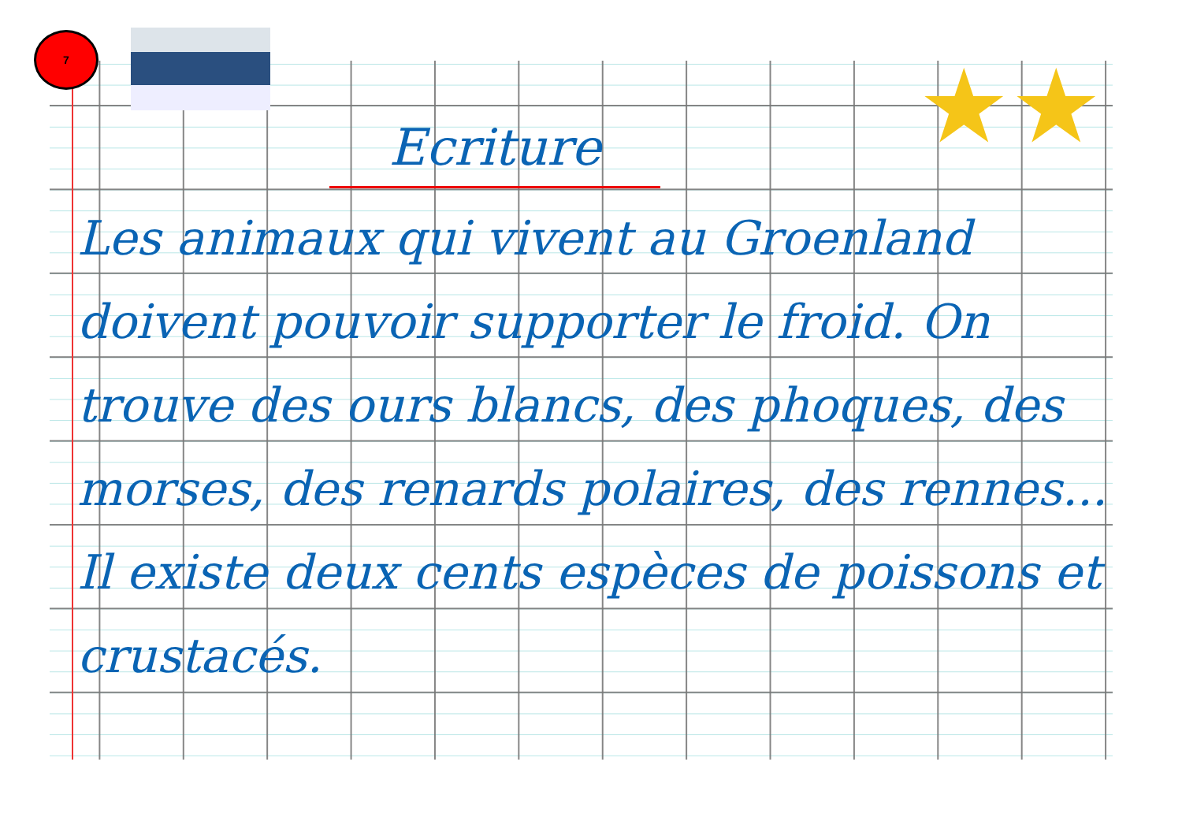7
★★
Ecriture
Les animaux qui vivent au Groenland doivent pouvoir supporter le froid. On trouve des ours blancs, des phoques, des morses, des renards polaires, des rennes... Il existe deux cents espèces de poissons et crustacés.